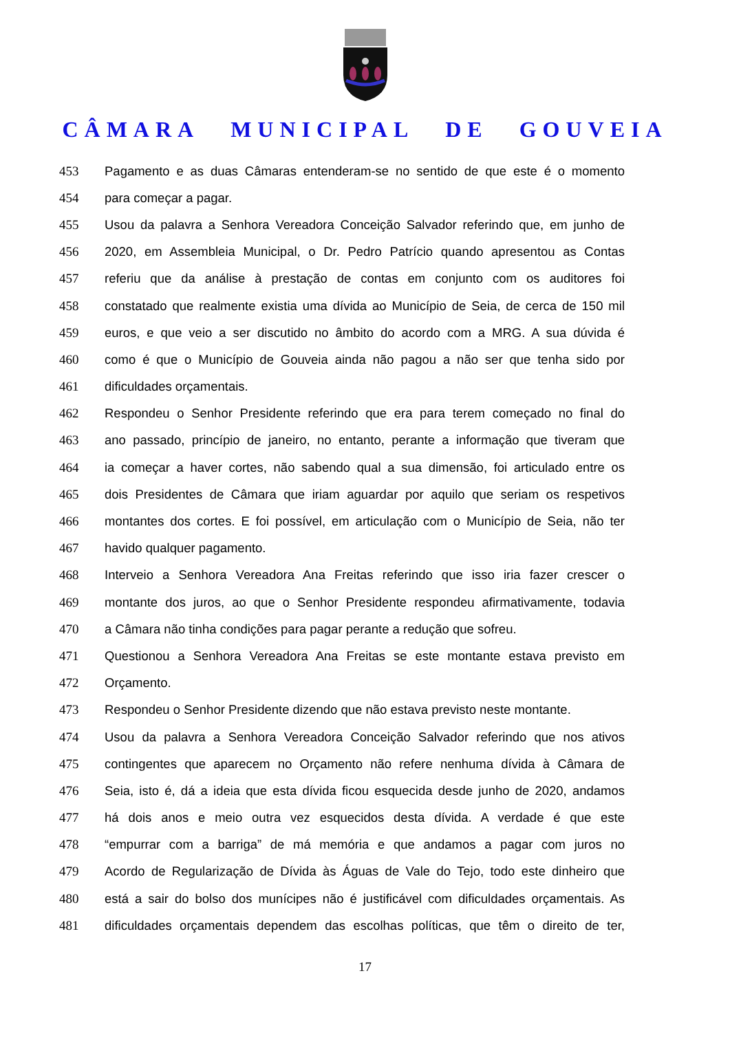CÂMARA MUNICIPAL DE GOUVEIA
453 Pagamento e as duas Câmaras entenderam-se no sentido de que este é o momento
454 para começar a pagar.
455 Usou da palavra a Senhora Vereadora Conceição Salvador referindo que, em junho de
456 2020, em Assembleia Municipal, o Dr. Pedro Patrício quando apresentou as Contas
457 referiu que da análise à prestação de contas em conjunto com os auditores foi
458 constatado que realmente existia uma dívida ao Município de Seia, de cerca de 150 mil
459 euros, e que veio a ser discutido no âmbito do acordo com a MRG. A sua dúvida é
460 como é que o Município de Gouveia ainda não pagou a não ser que tenha sido por
461 dificuldades orçamentais.
462 Respondeu o Senhor Presidente referindo que era para terem começado no final do
463 ano passado, princípio de janeiro, no entanto, perante a informação que tiveram que
464 ia começar a haver cortes, não sabendo qual a sua dimensão, foi articulado entre os
465 dois Presidentes de Câmara que iriam aguardar por aquilo que seriam os respetivos
466 montantes dos cortes. E foi possível, em articulação com o Município de Seia, não ter
467 havido qualquer pagamento.
468 Interveio a Senhora Vereadora Ana Freitas referindo que isso iria fazer crescer o
469 montante dos juros, ao que o Senhor Presidente respondeu afirmativamente, todavia
470 a Câmara não tinha condições para pagar perante a redução que sofreu.
471 Questionou a Senhora Vereadora Ana Freitas se este montante estava previsto em
472 Orçamento.
473 Respondeu o Senhor Presidente dizendo que não estava previsto neste montante.
474 Usou da palavra a Senhora Vereadora Conceição Salvador referindo que nos ativos
475 contingentes que aparecem no Orçamento não refere nenhuma dívida à Câmara de
476 Seia, isto é, dá a ideia que esta dívida ficou esquecida desde junho de 2020, andamos
477 há dois anos e meio outra vez esquecidos desta dívida. A verdade é que este
478 “empurrar com a barriga” de má memória e que andamos a pagar com juros no
479 Acordo de Regularização de Dívida às Águas de Vale do Tejo, todo este dinheiro que
480 está a sair do bolso dos munícipes não é justificável com dificuldades orçamentais. As
481 dificuldades orçamentais dependem das escolhas políticas, que têm o direito de ter,
17